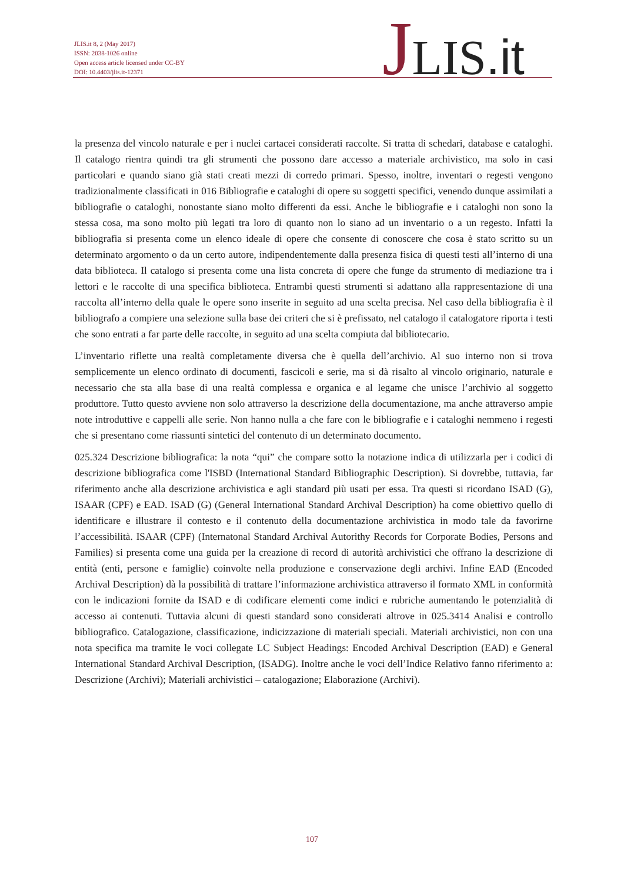JLIS.it 8, 2 (May 2017)
ISSN: 2038-1026 online
Open access article licensed under CC-BY
DOI: 10.4403/jlis.it-12371
JLIS.it
la presenza del vincolo naturale e per i nuclei cartacei considerati raccolte. Si tratta di schedari, database e cataloghi. Il catalogo rientra quindi tra gli strumenti che possono dare accesso a materiale archivistico, ma solo in casi particolari e quando siano già stati creati mezzi di corredo primari. Spesso, inoltre, inventari o regesti vengono tradizionalmente classificati in 016 Bibliografie e cataloghi di opere su soggetti specifici, venendo dunque assimilati a bibliografie o cataloghi, nonostante siano molto differenti da essi. Anche le bibliografie e i cataloghi non sono la stessa cosa, ma sono molto più legati tra loro di quanto non lo siano ad un inventario o a un regesto. Infatti la bibliografia si presenta come un elenco ideale di opere che consente di conoscere che cosa è stato scritto su un determinato argomento o da un certo autore, indipendentemente dalla presenza fisica di questi testi all’interno di una data biblioteca. Il catalogo si presenta come una lista concreta di opere che funge da strumento di mediazione tra i lettori e le raccolte di una specifica biblioteca. Entrambi questi strumenti si adattano alla rappresentazione di una raccolta all’interno della quale le opere sono inserite in seguito ad una scelta precisa. Nel caso della bibliografia è il bibliografo a compiere una selezione sulla base dei criteri che si è prefissato, nel catalogo il catalogatore riporta i testi che sono entrati a far parte delle raccolte, in seguito ad una scelta compiuta dal bibliotecario.
L’inventario riflette una realtà completamente diversa che è quella dell’archivio. Al suo interno non si trova semplicemente un elenco ordinato di documenti, fascicoli e serie, ma si dà risalto al vincolo originario, naturale e necessario che sta alla base di una realtà complessa e organica e al legame che unisce l’archivio al soggetto produttore. Tutto questo avviene non solo attraverso la descrizione della documentazione, ma anche attraverso ampie note introduttive e cappelli alle serie. Non hanno nulla a che fare con le bibliografie e i cataloghi nemmeno i regesti che si presentano come riassunti sintetici del contenuto di un determinato documento.
025.324 Descrizione bibliografica: la nota “qui” che compare sotto la notazione indica di utilizzarla per i codici di descrizione bibliografica come l'ISBD (International Standard Bibliographic Description). Si dovrebbe, tuttavia, far riferimento anche alla descrizione archivistica e agli standard più usati per essa. Tra questi si ricordano ISAD (G), ISAAR (CPF) e EAD. ISAD (G) (General International Standard Archival Description) ha come obiettivo quello di identificare e illustrare il contesto e il contenuto della documentazione archivistica in modo tale da favorirne l’accessibilità. ISAAR (CPF) (Internatonal Standard Archival Autorithy Records for Corporate Bodies, Persons and Families) si presenta come una guida per la creazione di record di autorità archivistici che offrano la descrizione di entità (enti, persone e famiglie) coinvolte nella produzione e conservazione degli archivi. Infine EAD (Encoded Archival Description) dà la possibilità di trattare l’informazione archivistica attraverso il formato XML in conformità con le indicazioni fornite da ISAD e di codificare elementi come indici e rubriche aumentando le potenzialità di accesso ai contenuti. Tuttavia alcuni di questi standard sono considerati altrove in 025.3414 Analisi e controllo bibliografico. Catalogazione, classificazione, indicizzazione di materiali speciali. Materiali archivistici, non con una nota specifica ma tramite le voci collegate LC Subject Headings: Encoded Archival Description (EAD) e General International Standard Archival Description, (ISADG). Inoltre anche le voci dell’Indice Relativo fanno riferimento a: Descrizione (Archivi); Materiali archivistici – catalogazione; Elaborazione (Archivi).
107